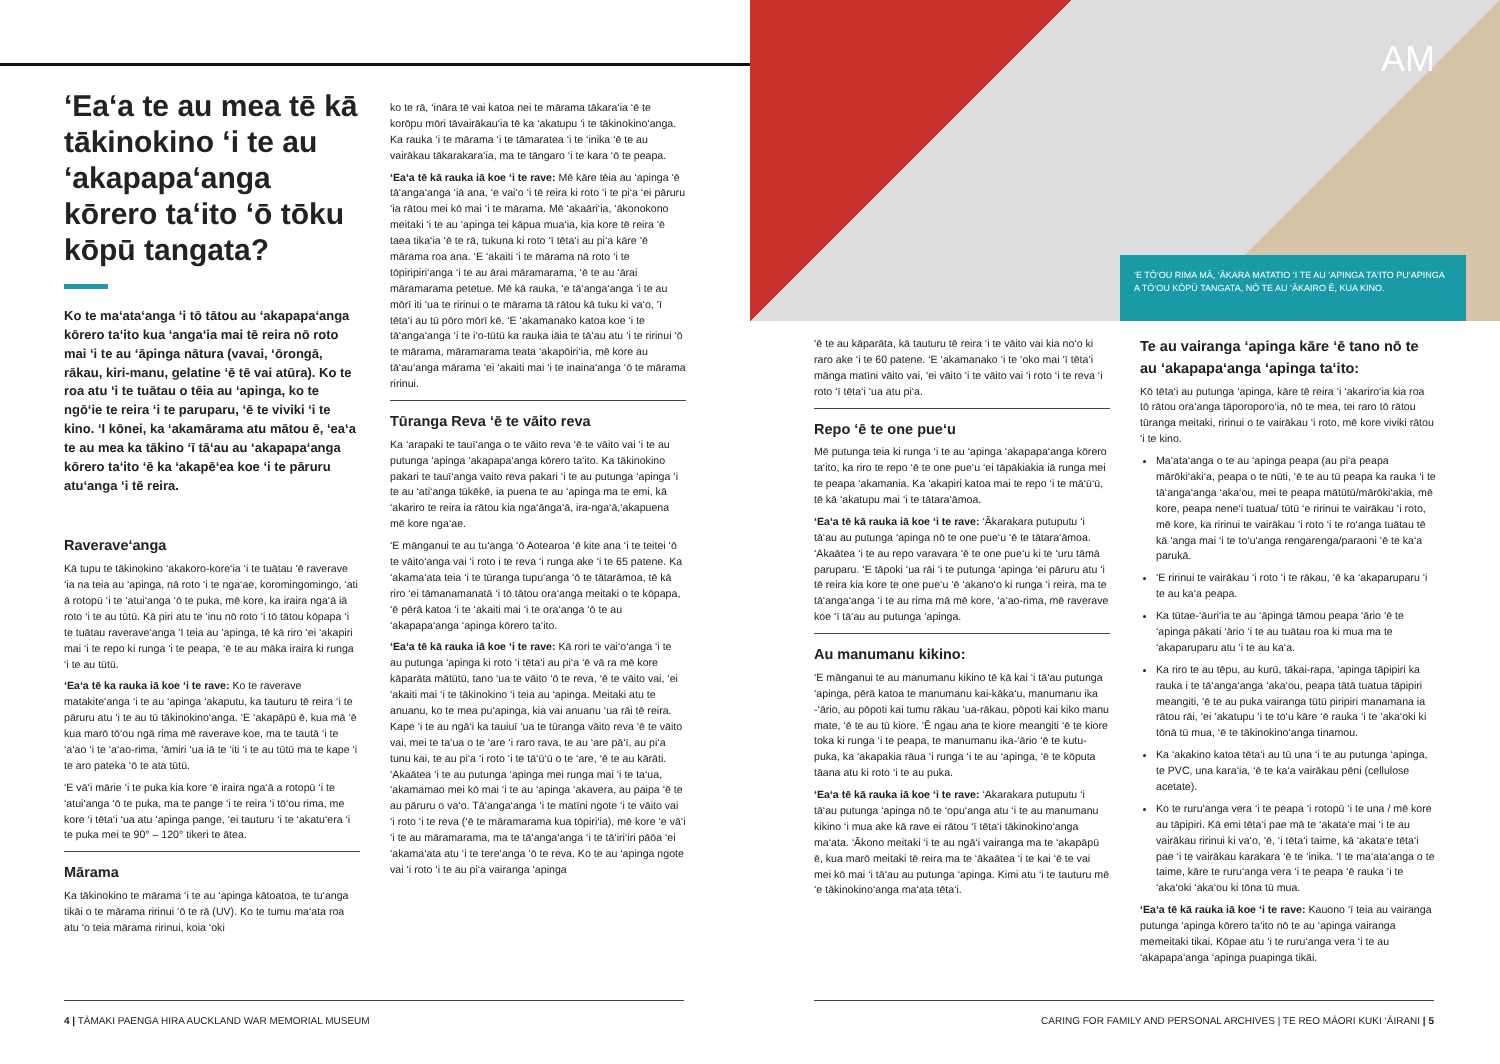‘Ea‘a te au mea tē kā tākinokino ‘i te au ‘akapapa‘anga kōrero ta‘ito ‘ō tōku kōpū tangata?
Ko te ma‘ata‘anga ‘i tō tātou au ‘akapapa‘anga kōrero ta‘ito kua ‘anga‘ia mai tē reira nō roto mai ‘i te au ‘āpinga nātura (vavai, ‘ōrongā, rākau, kiri-manu, gelatine ‘ē tē vai atūra). Ko te roa atu ‘i te tuātau o tēia au ‘apinga, ko te ngō‘ie te reira ‘i te paruparu, ‘ē te viviki ‘i te kino. ‘I kōnei, ka ‘akamārama atu mātou ē, ‘ea‘a te au mea ka tākino ‘ī tā‘au au ‘akapapa‘anga kōrero ta‘ito ‘ē ka ‘akapē‘ea koe ‘i te pāruru atu‘anga ‘i tē reira.
Raverave‘anga
Kā tupu te tākinokino ‘akakoro-kore‘ia ‘i te tuātau ‘ē raverave ‘ia na teia au ‘apinga, nā roto ‘i te nga‘ae, koromingomingo, ‘ati ā rotopū ‘i te ‘atui‘anga ‘ō te puka, mē kore, ka iraira nga‘ā iā roto ‘i te au tūtū. Kā piri atu te ‘inu nō roto ‘i tō tātou kōpapa ‘i te tuātau raverave‘anga ‘I teia au ‘apinga, tē kā riro ‘ei ‘akapiri mai ‘i te repo ki runga ‘i te peapa, ‘ē te au māka iraira ki runga ‘i te au tūtū.
‘Ea‘a tē ka rauka iā koe ‘i te rave: Ko te raverave matakite‘anga ‘i te au ‘apinga ‘akaputu, ka tauturu tē reira ‘i te pāruru atu ‘i te au tū tākinokino‘anga. ‘E ‘akapāpū ē, kua mā ‘ē kua marō tō‘ou ngā rima mē raverave koe, ma te tautā ‘i te ‘a‘ao ‘i te ‘a‘ao-rima, ‘āmiri ‘ua iā te ‘iti ‘i te au tūtū ma te kape ‘i te aro pateka ‘ō te ata tūtū.
‘E vā‘i mārie ‘i te puka kia kore ‘ē iraira nga‘ā a rotopū ‘i te ‘atui‘anga ‘ō te puka, ma te pange ‘i te reira ‘i tō‘ou rima, me kore ‘i tēta‘i ‘ua atu ‘apinga pange, ‘ei tauturu ‘i te ‘akatu‘era ‘i te puka mei te 90° – 120° tikeri te ātea.
Mārama
Ka tākinokino te mārama ‘i te au ‘apinga kātoatoa, te tu‘anga tikāi o te mārama ririnui ‘ō te rā (UV). Ko te tumu ma‘ata roa atu ‘o teia mārama ririnui, koia ‘oki
ko te rā, ‘ināra tē vai katoa nei te mārama tākara‘ia ‘ē te korōpu mōri tāvairākau‘ia tē ka ‘akatupu ‘i te tākinokino‘anga. Ka rauka ‘i te mārama ‘i te tāmaratea ‘i te ‘inika ‘ē te au vairākau tākarakara‘ia, ma te tāngaro ‘i te kara ‘ō te peapa.
‘Ea‘a tē kā rauka iā koe ‘i te rave: Mē kāre tēia au ‘apinga ‘ē tā‘anga‘anga ‘iā ana, ‘e vai‘o ‘i tē reira ki roto ‘i te pi‘a ‘ei pāruru ‘ia rātou mei kō mai ‘i te mārama. Mē ‘akaāri‘ia, ‘ākonokono meitaki ‘i te au ‘apinga tei kāpua mua‘ia, kia kore tē reira ‘ē taea tika‘ia ‘ē te rā, tukuna ki roto ‘ī tēta‘i au pi‘a kāre ‘ē mārama roa ana. ‘E ‘akaiti ‘i te mārama nā roto ‘i te tōpiripiri‘anga ‘i te au ārai māramarama, ‘ē te au ‘ārai māramarama petetue. Mē kā rauka, ‘e tā‘anga‘anga ‘i te au mōrī iti ‘ua te ririnui o te mārama tā rātou kā tuku ki va‘o, ‘ī tēta‘i au tū pōro mōrī kē. ‘E ‘akamanako katoa koe ‘i te tā‘anga‘anga ‘i te i‘o-tūtū ka rauka iāia te tā‘au atu ‘i te ririnui ‘ō te mārama, māramarama teata ‘akapōiri‘ia, mē kore au tā‘au‘anga mārama ‘ei ‘akaiti mai ‘i te inaina‘anga ‘ō te mārama ririnui.
Tūranga Reva ‘ē te vāito reva
Ka ‘arapaki te tauī‘anga o te vāito reva ‘ē te vāito vai ‘i te au putunga ‘apinga ‘akapapa‘anga kōrero ta‘ito. Ka tākinokino pakari te tauī‘anga vaito reva pakari ‘i te au putunga ‘apinga ‘i te au ‘ati‘anga tūkēkē, ia puena te au ‘apinga ma te emi, kā ‘akariro te reira ia rātou kia nga‘ānga‘ā, ira-nga‘ā,‘akapuena mē kore nga‘ae.
‘E mānganui te au tu‘anga ‘ō Aotearoa ‘ē kite ana ‘i te teitei ‘ō te vāito‘anga vai ‘i roto i te reva ‘i runga ake ‘i te 65 patene. Ka ‘akama‘ata teia ‘i te tūranga tupu‘anga ‘ō te tātarāmoa, tē kā riro ‘ei tāmanamanatā ‘i tō tātou ora‘anga meitaki o te kōpapa, ‘ē pērā katoa ‘i te ‘akaiti mai ‘i te ora‘anga ‘ō te au ‘akapapa‘anga ‘apinga kōrero ta‘ito.
‘Ea‘a tē kā rauka iā koe ‘i te rave: Kā rori te vai‘o‘anga ‘i te au putunga ‘apinga ki roto ‘i tēta‘i au pi‘a ‘ē vā ra mē kore kāparāta mātūtū, tano ‘ua te vāito ‘ō te reva, ‘ē te vāito vai, ‘ei ‘akaiti mai ‘i te tākinokino ‘i teia au ‘apinga. Meitaki atu te anuanu, ko te mea pu‘apinga, kia vai anuanu ‘ua rāi tē reira. Kape ‘i te au ngā‘i ka tauiuī ‘ua te tūranga vāito reva ‘ē te vāito vai, mei te ta‘ua o te ‘are ‘i raro rava, te au ‘are pā‘ī, au pi‘a tunu kai, te au pi‘a ‘i roto ‘i te tā‘ū‘ū o te ‘are, ‘ē te au kārāti. ‘Akaātea ‘i te au putunga ‘apinga mei runga mai ‘i te ta‘ua, ‘akamamao mei kō mai ‘i te au ‘apinga ‘akavera, au paipa ‘ē te au pāruru o va‘o. Tā‘anga‘anga ‘i te matīni ngote ‘i te vāito vai ‘i roto ‘i te reva (‘ē te māramarama kua tōpiri‘ia), mē kore ‘e vā‘i ‘i te au māramarama, ma te tā‘anga‘anga ‘i te tā‘iri‘iri pāōa ‘ei ‘akama‘ata atu ‘i te tere‘anga ‘ō te reva. Ko te au ‘apinga ngote vai ‘i roto ‘i te au pi‘a vairanga ‘apinga
4 | TĀMAKI PAENGA HIRA AUCKLAND WAR MEMORIAL MUSEUM
AM
‘E TŌ‘OU RIMA MĀ, ‘ĀKARA MATATIO ‘I TE AU ‘APINGA TA‘ITO PU‘APINGA A TŌ‘OU KŌPŪ TANGATA, NŌ TE AU ‘ĀKAIRO Ē, KUA KINO.
‘ē te au kāparāta, kā tauturu tē reira ‘i te vāito vai kia no‘o ki raro ake ‘i te 60 patene. ‘E ‘akamanako ‘i te ‘oko mai ‘ī tēta‘i mānga matīni vāito vai, ‘ei vāito ‘i te vāito vai ‘i roto ‘i te reva ‘i roto ‘ī tēta‘i ‘ua atu pi‘a.
Repo ‘ē te one pue‘u
Mē putunga teia ki runga ‘i te au ‘apinga ‘akapapa‘anga kōrero ta‘ito, ka riro te repo ‘ē te one pue‘u ‘ei tāpākiakia iā runga mei te peapa ‘akamania. Ka ‘akapiri katoa mai te repo ‘i te mā‘ū‘ū, tē kā ‘akatupu mai ‘i te tātara‘āmoa.
‘Ea‘a tē kā rauka iā koe ‘i te rave: ‘Ākarakara putuputu ‘i tā‘au au putunga ‘apinga nō te one pue‘u ‘ē te tātara‘āmoa. ‘Akaātea ‘i te au repo varavara ‘ē te one pue‘u ki te ‘uru tāmā paruparu. ‘E tāpoki ‘ua rāi ‘i te putunga ‘apinga ‘ei pāruru atu ‘i tē reira kia kore te one pue‘u ‘ē ‘akano‘o ki runga ‘i reira, ma te tā‘anga‘anga ‘i te au rima mā mē kore, ‘a‘ao-rima, mē raverave koe ‘ī tā‘au au putunga ‘apinga.
Au manumanu kikino:
‘E mānganui te au manumanu kikino tē kā kai ‘i tā‘au putunga ‘apinga, pērā katoa te manumanu kai-kāka‘u, manumanu ika -‘ārio, au pōpoti kai tumu rākau ‘ua-rākau, pōpoti kai kiko manu mate, ‘ē te au tū kiore. ‘Ē ngau ana te kiore meangiti ‘ē te kiore toka ki runga ‘i te peapa, te manumanu ika-‘ārio ‘ē te kutu-puka, ka ‘akapakia rāua ‘i runga ‘i te au ‘apinga, ‘ē te kōputa tāana atu ki roto ‘i te au puka.
‘Ea‘a tē kā rauka iā koe ‘i te rave: ‘Akarakara putuputu ‘i tā‘au putunga ‘apinga nō te ‘opu‘anga atu ‘i te au manumanu kikino ‘i mua ake kā rave ei rātou ‘ī tēta‘i tākinokino‘anga ma‘ata. ‘Ākono meitaki ‘i te au ngā‘i vairanga ma te ‘akapāpū ē, kua marō meitaki tē reira ma te ‘ākaātea ‘i te kai ‘ē te vai mei kō mai ‘i tā‘au au putunga ‘apinga. Kimi atu ‘i te tauturu mē ‘e tākinokino‘anga ma‘ata tēta‘i.
Te au vairanga ‘apinga kāre ‘ē tano nō te au ‘akapapa‘anga ‘apinga ta‘ito:
Kō tēta‘i au putunga ‘apinga, kāre tē reira ‘i ‘akariro‘ia kia roa tō rātou ora‘anga tāporoporo‘ia, nō te mea, tei raro tō rātou tūranga meitaki, ririnui o te vairākau ‘i roto, mē kore viviki rātou ‘i te kino.
Ma‘ata‘anga o te au ‘apinga peapa (au pi‘a peapa mārōki‘aki‘a, peapa o te nūti, ‘ē te au tū peapa ka rauka ‘i te tā‘anga‘anga ‘aka‘ou, mei te peapa mātūtū/mārōki‘akia, mē kore, peapa nene‘i tuatua/ tūtū ‘e ririnui te vairākau ‘i roto, mē kore, ka ririnui te vairākau ‘i roto ‘i te ro‘anga tuātau tē kā ‘anga mai ‘i te to‘u‘anga rengarenga/paraoni ‘ē te ka‘a parukā.
‘E ririnui te vairākau ‘i roto ‘i te rākau, ‘ē ka ‘akaparuparu ‘i te au ka‘a peapa.
Ka tūtae-‘āuri‘ia te au ‘āpinga tāmou peapa ‘ārio ‘ē te ‘apinga pākati ‘ārio ‘i te au tuātau roa ki mua ma te ‘akaparuparu atu ‘i te au ka‘a.
Ka riro te au tēpu, au kurū, tākai-rapa, ‘apinga tāpipiri ka rauka i te tā‘anga‘anga ‘aka‘ou, peapa tātā tuatua tāpipiri meangiti, ‘ē te au puka vairanga tūtū piripiri manamana ia rātou rāi, ‘ei ‘akatupu ‘i te to‘u kāre ‘ē rauka ‘i te ‘aka‘oki ki tōnā tū mua, ‘ē te tākinokino‘anga tinamou.
Ka ‘akakino katoa tēta‘i au tū una ‘i te au putunga ‘apinga, te PVC, una kara‘ia, ‘ē te ka‘a vairākau pēni (cellulose acetate).
Ko te ruru‘anga vera ‘i te peapa ‘i rotopū ‘i te una / mē kore au tāpipiri. Kā emi tēta‘i pae mā te ‘akata‘e mai ‘i te au vairākau ririnui ki va‘o, ‘ē, ‘i tēta‘i taime, kā ‘akata‘e tēta‘i pae ‘i te vairākau karakara ‘ē te ‘inika. ‘I te ma‘ata‘anga o te taime, kāre te ruru‘anga vera ‘i te peapa ‘ē rauka ‘i te ‘aka‘oki ‘aka‘ou ki tōna tū mua.
‘Ea‘a tē kā rauka iā koe ‘i te rave: Kauono ‘ī teia au vairanga putunga ‘apinga kōrero ta‘ito nō te au ‘apinga vairanga memeitaki tikai. Kōpae atu ‘i te ruru‘anga vera ‘i te au ‘akapapa‘anga ‘apinga puapinga tikāi.
CARING FOR FAMILY AND PERSONAL ARCHIVES | TE REO MĀORI KUKI ‘ĀIRANI | 5